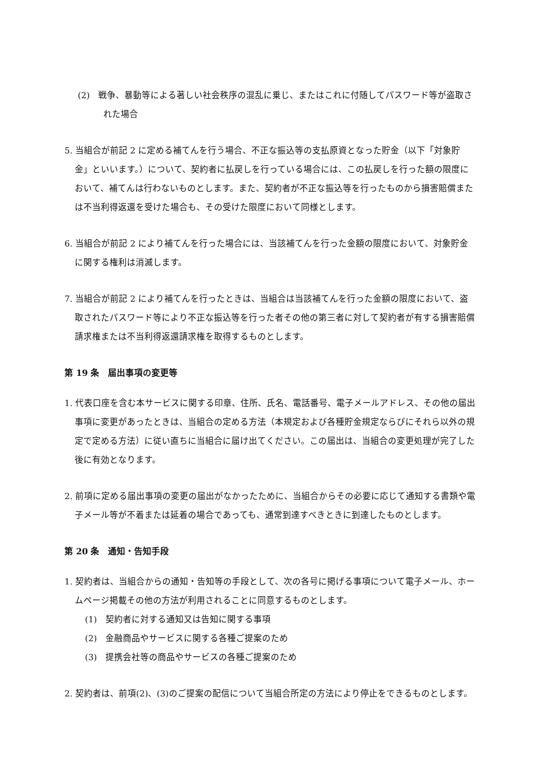(2)　戦争、暴動等による著しい社会秩序の混乱に乗じ、またはこれに付随してパスワード等が盗取された場合
5. 当組合が前記 2 に定める補てんを行う場合、不正な振込等の支払原資となった貯金（以下「対象貯金」といいます。）について、契約者に払戻しを行っている場合には、この払戻しを行った額の限度において、補てんは行わないものとします。また、契約者が不正な振込等を行ったものから損害賠償または不当利得返還を受けた場合も、その受けた限度において同様とします。
6. 当組合が前記 2 により補てんを行った場合には、当該補てんを行った金額の限度において、対象貯金に関する権利は消滅します。
7. 当組合が前記 2 により補てんを行ったときは、当組合は当該補てんを行った金額の限度において、盗取されたパスワード等により不正な振込等を行った者その他の第三者に対して契約者が有する損害賠償請求権または不当利得返還請求権を取得するものとします。
第 19 条　届出事項の変更等
1. 代表口座を含む本サービスに関する印章、住所、氏名、電話番号、電子メールアドレス、その他の届出事項に変更があったときは、当組合の定める方法（本規定および各種貯金規定ならびにそれら以外の規定で定める方法）に従い直ちに当組合に届け出てください。この届出は、当組合の変更処理が完了した後に有効となります。
2. 前項に定める届出事項の変更の届出がなかったために、当組合からその必要に応じて通知する書類や電子メール等が不着または延着の場合であっても、通常到達すべきときに到達したものとします。
第 20 条　通知・告知手段
1. 契約者は、当組合からの通知・告知等の手段として、次の各号に掲げる事項について電子メール、ホームページ掲載その他の方法が利用されることに同意するものとします。
(1)　契約者に対する通知又は告知に関する事項
(2)　金融商品やサービスに関する各種ご提案のため
(3)　提携会社等の商品やサービスの各種ご提案のため
2. 契約者は、前項(2)、(3)のご提案の配信について当組合所定の方法により停止をできるものとします。